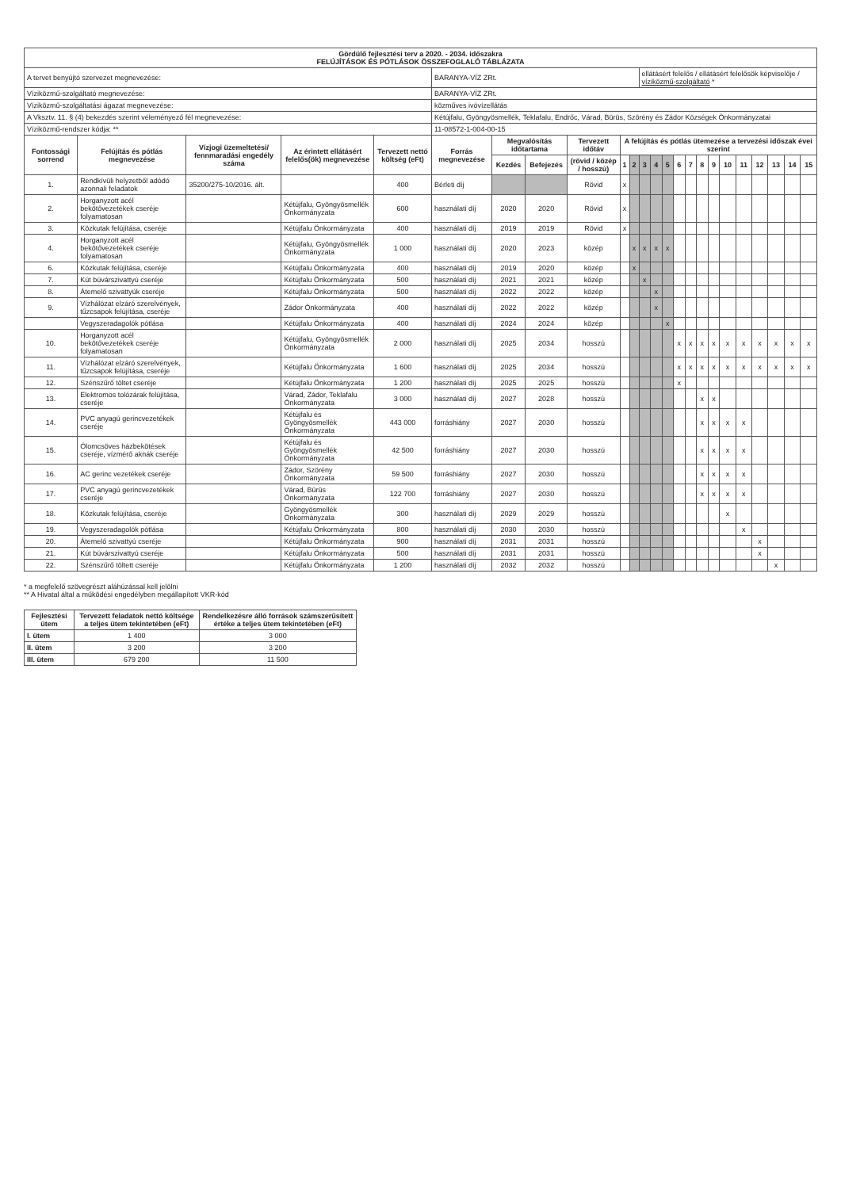| Gördülő fejlesztési terv a 2020. - 2034. időszakra FELÚJÍTÁSOK ÉS PÓTLÁSOK ÖSSZEFOGLALÓ TÁBLÁZATA | | | | | | | | | | | | | | | | | | | | | | | |
| A tervet benyújtó szervezet megnevezése: | | | | | BARANYA-VÍZ ZRt. | | | | | | ellátásért felelős / ellátásért felelősök képviselője / víziközmű-szolgáltató * | | | | | | | | | | | | |
| Víziközmű-szolgáltató megnevezése: | | | | | BARANYA-VÍZ ZRt. | | | | | | | | | | | | | | | | | | |
| Víziközmű-szolgáltatási ágazat megnevezése: | | | | | közműves ivóvízellátás | | | | | | | | | | | | | | | | | | |
| A Vksztv. 11. § (4) bekezdés szerint véleményező fél megnevezése: | | | | | Kétújfalu, Gyöngyösmellék, Teklafalu, Endrőc, Várad, Bürüs, Szörény és Zádor Községek Önkormányzatai | | | | | | | | | | | | | | | | | | |
| Víziközmű-rendszer kódja: ** | | | | | 11-08572-1-004-00-15 | | | | | | | | | | | | | | | | | | |
| Fontossági sorrend | Felújítás és pótlás megnevezése | Vízjogi üzemeltetési/ fennmaradási engedély száma | Az érintett ellátásért felelős(ök) megnevezése | Tervezett nettó költség (eFt) | Forrás megnevezése | Megvalósítás időtartama | | Tervezett időtáv | A felújítás és pótlás ütemezése a tervezési időszak évei szerint | | | | | | | | | | | | | | |
| | | | | | | Kezdés | Befejezés | (rövid / közép / hosszú) | 1 | 2 | 3 | 4 | 5 | 6 | 7 | 8 | 9 | 10 | 11 | 12 | 13 | 14 | 15 |
| 1. | Rendkívüli helyzetből adódó azonnali feladatok | 35200/275-10/2016. ált. | | 400 | Bérleti díj | | | Rövid | x | | | | | | | | | | | | | | |
| 2. | Horganyzott acél bekötővezetékek cseréje folyamatosan | | Kétújfalu, Gyöngyösmellék Önkormányzata | 600 | használati díj | 2020 | 2020 | Rövid | x | | | | | | | | | | | | | | |
| 3. | Közkutak felújítása, cseréje | | Kétújfalu Önkormányzata | 400 | használati díj | 2019 | 2019 | Rövid | x | | | | | | | | | | | | | | |
| 4. | Horganyzott acél bekötővezetékek cseréje folyamatosan | | Kétújfalu, Gyöngyösmellék Önkormányzata | 1 000 | használati díj | 2020 | 2023 | közép | | x | x | x | x | | | | | | | | | | |
| 6. | Közkutak felújítása, cseréje | | Kétújfalu Önkormányzata | 400 | használati díj | 2019 | 2020 | közép | | x | | | | | | | | | | | | | |
| 7. | Kút búvárszivattyú cseréje | | Kétújfalu Önkormányzata | 500 | használati díj | 2021 | 2021 | közép | | | x | | | | | | | | | | | | |
| 8. | Átemelő szivattyúk cseréje | | Kétújfalu Önkormányzata | 500 | használati díj | 2022 | 2022 | közép | | | | x | | | | | | | | | | | |
| 9. | Vízhálózat elzáró szerelvények, tűzcsapok felújítása, cseréje | | Zádor Önkormányzata | 400 | használati díj | 2022 | 2022 | közép | | | | x | | | | | | | | | | | |
| | Vegyszeradagolók pótlása | | Kétújfalu Önkormányzata | 400 | használati díj | 2024 | 2024 | közép | | | | | x | | | | | | | | | | |
| 10. | Horganyzott acél bekötővezetékek cseréje folyamatosan | | Kétújfalu, Gyöngyösmellék Önkormányzata | 2 000 | használati díj | 2025 | 2034 | hosszú | | | | | | x | x | x | x | x | x | x | x | x | x |
| 11. | Vízhálózat elzáró szerelvények, tűzcsapok felújítása, cseréje | | Kétújfalu Önkormányzata | 1 600 | használati díj | 2025 | 2034 | hosszú | | | | | | x | x | x | x | x | x | x | x | x | x |
| 12. | Szénszűrő töltet cseréje | | Kétújfalu Önkormányzata | 1 200 | használati díj | 2025 | 2025 | hosszú | | | | | | x | | | | | | | | | |
| 13. | Elektromos tolózárak felújítása, cseréje | | Várad, Zádor, Teklafalu Önkormányzata | 3 000 | használati díj | 2027 | 2028 | hosszú | | | | | | | | x | x | | | | | | |
| 14. | PVC anyagú gerincvezetékek cseréje | | Kétújfalu és Gyöngyösmellék Önkormányzata | 443 000 | forráshiány | 2027 | 2030 | hosszú | | | | | | | | x | x | x | x | | | | |
| 15. | Ólomcsöves házbekötések cseréje, vízmérő aknák cseréje | | Kétújfalu és Gyöngyösmellék Önkormányzata | 42 500 | forráshiány | 2027 | 2030 | hosszú | | | | | | | | x | x | x | x | | | | |
| 16. | AC gerinc vezetékek cseréje | | Zádor, Szörény Önkormányzata | 59 500 | forráshiány | 2027 | 2030 | hosszú | | | | | | | | x | x | x | x | | | | |
| 17. | PVC anyagú gerincvezetékek cseréje | | Várad, Bürüs Önkormányzata | 122 700 | forráshiány | 2027 | 2030 | hosszú | | | | | | | | x | x | x | x | | | | |
| 18. | Közkutak felújítása, cseréje | | Gyöngyösmellék Önkormányzata | 300 | használati díj | 2029 | 2029 | hosszú | | | | | | | | | | x | | | | | |
| 19. | Vegyszeradagolók pótlása | | Kétújfalu Önkormányzata | 800 | használati díj | 2030 | 2030 | hosszú | | | | | | | | | | | x | | | | |
| 20. | Átemelő szivattyú cseréje | | Kétújfalu Önkormányzata | 900 | használati díj | 2031 | 2031 | hosszú | | | | | | | | | | | | x | | | |
| 21. | Kút búvárszivattyú cseréje | | Kétújfalu Önkormányzata | 500 | használati díj | 2031 | 2031 | hosszú | | | | | | | | | | | | x | | | |
| 22. | Szénszűrő töltett cseréje | | Kétújfalu Önkormányzata | 1 200 | használati díj | 2032 | 2032 | hosszú | | | | | | | | | | | | | x | | |
* a megfelelő szövegrészt aláhúzással kell jelölni
** A Hivatal által a működési engedélyben megállapított VKR-kód
| Fejlesztési ütem | Tervezett feladatok nettó költsége a teljes ütem tekintetében (eFt) | Rendelkezésre álló források számszerűsített értéke a teljes ütem tekintetében (eFt) |
| --- | --- | --- |
| I. ütem | 1 400 | 3 000 |
| II. ütem | 3 200 | 3 200 |
| III. ütem | 679 200 | 11 500 |